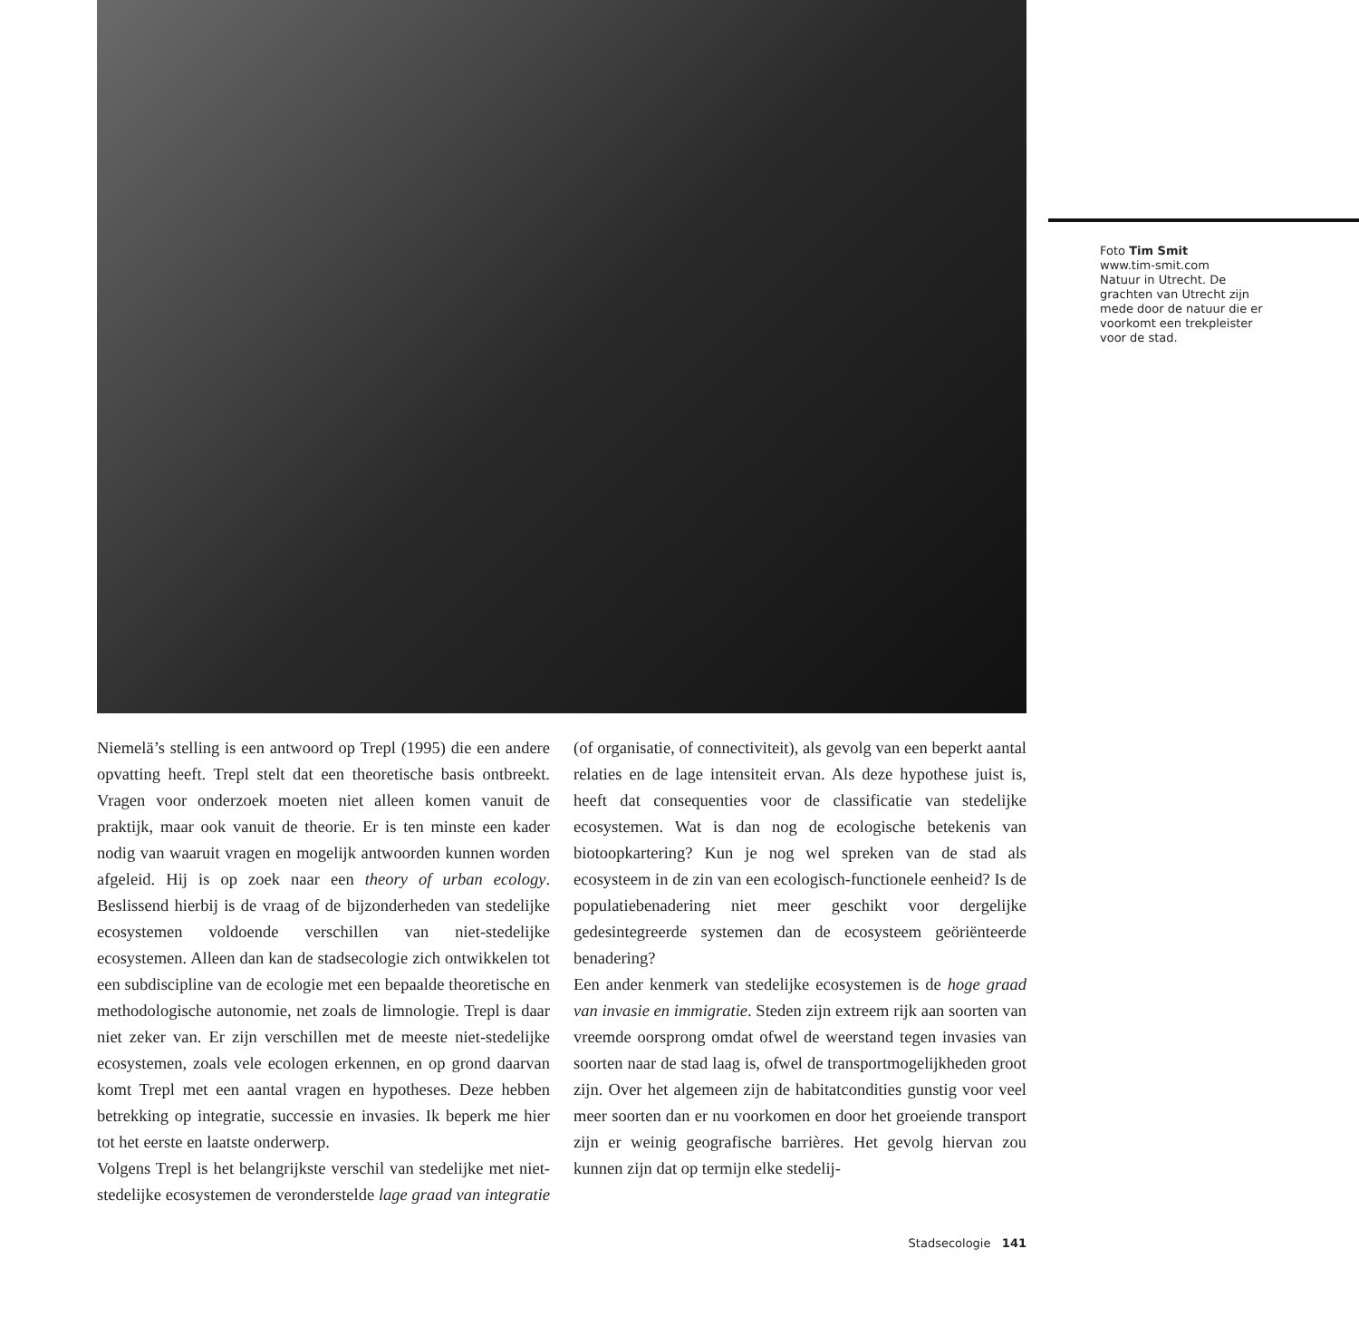Foto Tim Smit
www.tim-smit.com
Natuur in Utrecht. De grachten van Utrecht zijn mede door de natuur die er voorkomt een trekpleister voor de stad.
Niemelä’s stelling is een antwoord op Trepl (1995) die een andere opvatting heeft. Trepl stelt dat een theoretische basis ontbreekt. Vragen voor onderzoek moeten niet alleen komen vanuit de praktijk, maar ook vanuit de theorie. Er is ten minste een kader nodig van waaruit vragen en mogelijk antwoorden kunnen worden afgeleid. Hij is op zoek naar een theory of urban ecology. Beslissend hierbij is de vraag of de bijzonderheden van stedelijke ecosystemen voldoende verschillen van niet-stedelijke ecosystemen. Alleen dan kan de stadsecologie zich ontwikkelen tot een subdiscipline van de ecologie met een bepaalde theoretische en methodologische autonomie, net zoals de limnologie. Trepl is daar niet zeker van. Er zijn verschillen met de meeste niet-stedelijke ecosystemen, zoals vele ecologen erkennen, en op grond daarvan komt Trepl met een aantal vragen en hypotheses. Deze hebben betrekking op integratie, successie en invasies. Ik beperk me hier tot het eerste en laatste onderwerp.
Volgens Trepl is het belangrijkste verschil van stedelijke met niet-stedelijke ecosystemen de veronderstelde lage graad van integratie (of organisatie, of connectiviteit), als gevolg van een beperkt aantal relaties en de lage intensiteit ervan. Als deze hypothese juist is, heeft dat consequenties voor de classificatie van stedelijke ecosystemen. Wat is dan nog de ecologische betekenis van biotoopkartering? Kun je nog wel spreken van de stad als ecosysteem in de zin van een ecologisch-functionele eenheid? Is de populatiebenadering niet meer geschikt voor dergelijke gedesintegreerde systemen dan de ecosysteem geöriënteerde benadering?
Een ander kenmerk van stedelijke ecosystemen is de hoge graad van invasie en immigratie. Steden zijn extreem rijk aan soorten van vreemde oorsprong omdat ofwel de weerstand tegen invasies van soorten naar de stad laag is, ofwel de transportmogelijkheden groot zijn. Over het algemeen zijn de habitatcondities gunstig voor veel meer soorten dan er nu voorkomen en door het groeiende transport zijn er weinig geografische barrières. Het gevolg hiervan zou kunnen zijn dat op termijn elke stedelij-
Stadsecologie 141